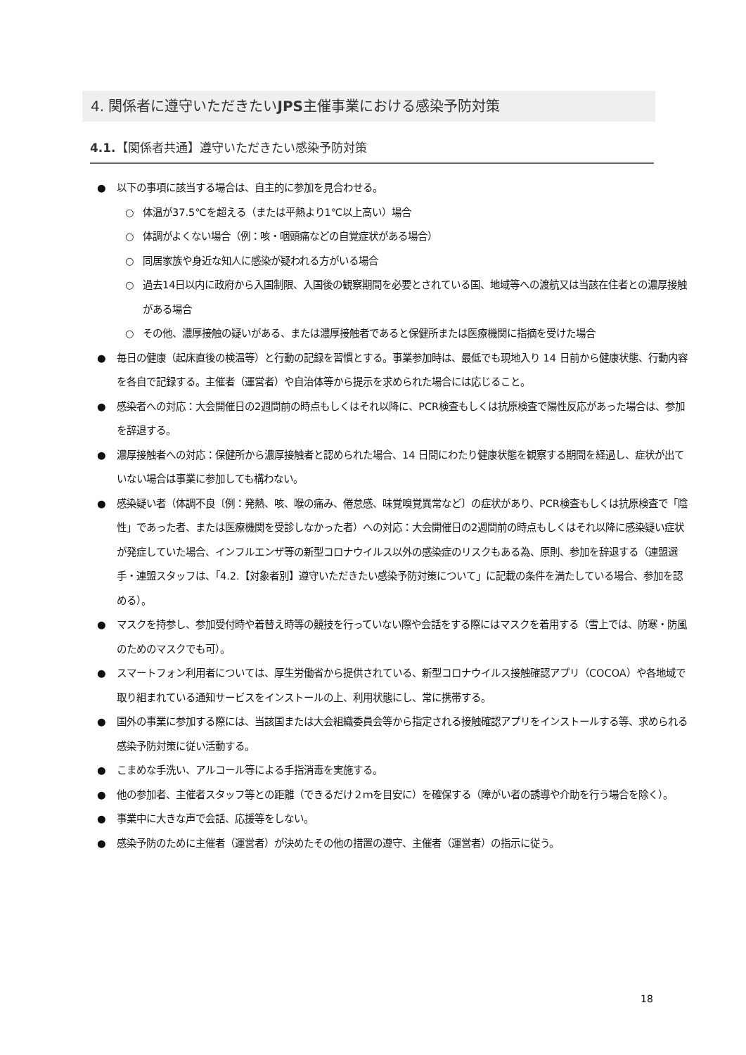4. 関係者に遵守いただきたいJPS主催事業における感染予防対策
4.1.【関係者共通】遵守いただきたい感染予防対策
● 以下の事項に該当する場合は、自主的に参加を見合わせる。
○ 体温が37.5℃を超える（または平熱より1℃以上高い）場合
○ 体調がよくない場合（例：咳・咽頭痛などの自覚症状がある場合）
○ 同居家族や身近な知人に感染が疑われる方がいる場合
○ 過去14日以内に政府から入国制限、入国後の観察期間を必要とされている国、地域等への渡航又は当該在住者との濃厚接触がある場合
○ その他、濃厚接触の疑いがある、または濃厚接触者であると保健所または医療機関に指摘を受けた場合
● 毎日の健康（起床直後の検温等）と行動の記録を習慣とする。事業参加時は、最低でも現地入り 14 日前から健康状態、行動内容を各自で記録する。主催者（運営者）や自治体等から提示を求められた場合には応じること。
● 感染者への対応：大会開催日の2週間前の時点もしくはそれ以降に、PCR検査もしくは抗原検査で陽性反応があった場合は、参加を辞退する。
● 濃厚接触者への対応：保健所から濃厚接触者と認められた場合、14 日間にわたり健康状態を観察する期間を経過し、症状が出ていない場合は事業に参加しても構わない。
● 感染疑い者（体調不良〔例：発熱、咳、喉の痛み、倦怠感、味覚嗅覚異常など〕の症状があり、PCR検査もしくは抗原検査で「陰性」であった者、または医療機関を受診しなかった者）への対応：大会開催日の2週間前の時点もしくはそれ以降に感染疑い症状が発症していた場合、インフルエンザ等の新型コロナウイルス以外の感染症のリスクもある為、原則、参加を辞退する（連盟選手・連盟スタッフは、「4.2.【対象者別】遵守いただきたい感染予防対策について」に記載の条件を満たしている場合、参加を認める）。
● マスクを持参し、参加受付時や着替え時等の競技を行っていない際や会話をする際にはマスクを着用する（雪上では、防寒・防風のためのマスクでも可）。
● スマートフォン利用者については、厚生労働省から提供されている、新型コロナウイルス接触確認アプリ（COCOA）や各地域で取り組まれている通知サービスをインストールの上、利用状態にし、常に携帯する。
● 国外の事業に参加する際には、当該国または大会組織委員会等から指定される接触確認アプリをインストールする等、求められる感染予防対策に従い活動する。
● こまめな手洗い、アルコール等による手指消毒を実施する。
● 他の参加者、主催者スタッフ等との距離（できるだけ２ｍを目安に）を確保する（障がい者の誘導や介助を行う場合を除く）。
● 事業中に大きな声で会話、応援等をしない。
● 感染予防のために主催者（運営者）が決めたその他の措置の遵守、主催者（運営者）の指示に従う。
18